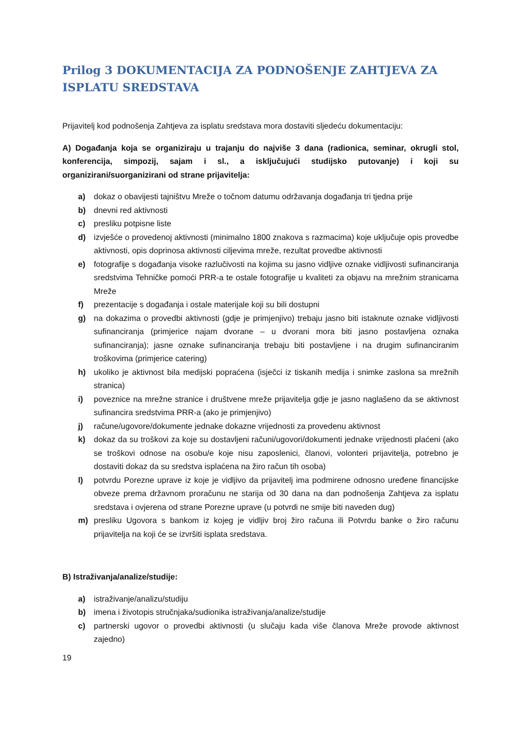Prilog 3 DOKUMENTACIJA ZA PODNOŠENJE ZAHTJEVA ZA ISPLATU SREDSTAVA
Prijavitelj kod podnošenja Zahtjeva za isplatu sredstava mora dostaviti sljedeću dokumentaciju:
A) Događanja koja se organiziraju u trajanju do najviše 3 dana (radionica, seminar, okrugli stol, konferencija, simpozij, sajam i sl., a isključujući studijsko putovanje) i koji su organizirani/suorganizirani od strane prijavitelja:
a) dokaz o obavijesti tajništvu Mreže o točnom datumu održavanja događanja tri tjedna prije
b) dnevni red aktivnosti
c) presliku potpisne liste
d) izvješće o provedenoj aktivnosti (minimalno 1800 znakova s razmacima) koje uključuje opis provedbe aktivnosti, opis doprinosa aktivnosti ciljevima mreže, rezultat provedbe aktivnosti
e) fotografije s događanja visoke razlučivosti na kojima su jasno vidljive oznake vidljivosti sufinanciranja sredstvima Tehničke pomoći PRR-a te ostale fotografije u kvaliteti za objavu na mrežnim stranicama Mreže
f) prezentacije s događanja i ostale materijale koji su bili dostupni
g) na dokazima o provedbi aktivnosti (gdje je primjenjivo) trebaju jasno biti istaknute oznake vidljivosti sufinanciranja (primjerice najam dvorane – u dvorani mora biti jasno postavljena oznaka sufinanciranja); jasne oznake sufinanciranja trebaju biti postavljene i na drugim sufinanciranim troškovima (primjerice catering)
h) ukoliko je aktivnost bila medijski popraćena (isječci iz tiskanih medija i snimke zaslona sa mrežnih stranica)
i) poveznice na mrežne stranice i društvene mreže prijavitelja gdje je jasno naglašeno da se aktivnost sufinancira sredstvima PRR-a (ako je primjenjivo)
j) račune/ugovore/dokumente jednake dokazne vrijednosti za provedenu aktivnost
k) dokaz da su troškovi za koje su dostavljeni računi/ugovori/dokumenti jednake vrijednosti plaćeni (ako se troškovi odnose na osobu/e koje nisu zaposlenici, članovi, volonteri prijavitelja, potrebno je dostaviti dokaz da su sredstva isplaćena na žiro račun tih osoba)
l) potvrdu Porezne uprave iz koje je vidljivo da prijavitelj ima podmirene odnosno uređene financijske obveze prema državnom proračunu ne starija od 30 dana na dan podnošenja Zahtjeva za isplatu sredstava i ovjerena od strane Porezne uprave (u potvrdi ne smije biti naveden dug)
m) presliku Ugovora s bankom iz kojeg je vidljiv broj žiro računa ili Potvrdu banke o žiro računu prijavitelja na koji će se izvršiti isplata sredstava.
B) Istraživanja/analize/studije:
a) istraživanje/analizu/studiju
b) imena i životopis stručnjaka/sudionika istraživanja/analize/studije
c) partnerski ugovor o provedbi aktivnosti (u slučaju kada više članova Mreže provode aktivnost zajedno)
19